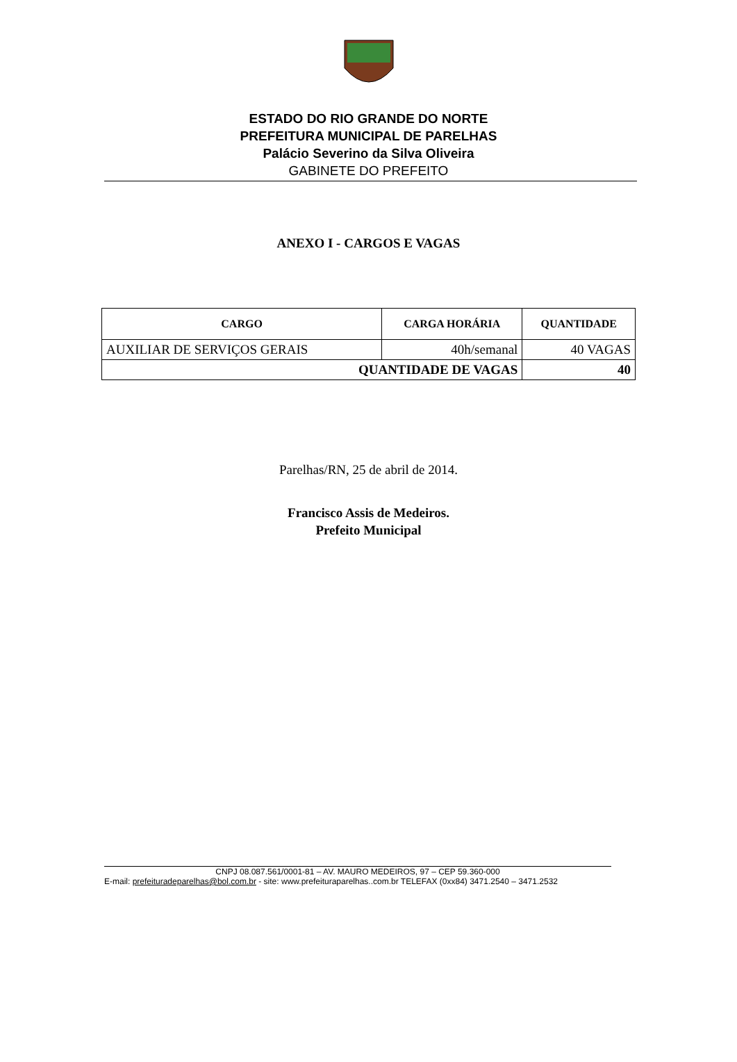ESTADO DO RIO GRANDE DO NORTE
PREFEITURA MUNICIPAL DE PARELHAS
Palácio Severino da Silva Oliveira
GABINETE DO PREFEITO
ANEXO I - CARGOS E VAGAS
| CARGO | CARGA HORÁRIA | QUANTIDADE |
| --- | --- | --- |
| AUXILIAR DE SERVIÇOS GERAIS | 40h/semanal | 40 VAGAS |
| QUANTIDADE DE VAGAS | | 40 |
Parelhas/RN, 25 de abril de 2014.
Francisco Assis de Medeiros.
Prefeito Municipal
CNPJ 08.087.561/0001-81 – AV. MAURO MEDEIROS, 97 – CEP 59.360-000
E-mail: prefeituradeparelhas@bol.com.br - site: www.prefeituraparelhas..com.br TELEFAX (0xx84) 3471.2540 – 3471.2532